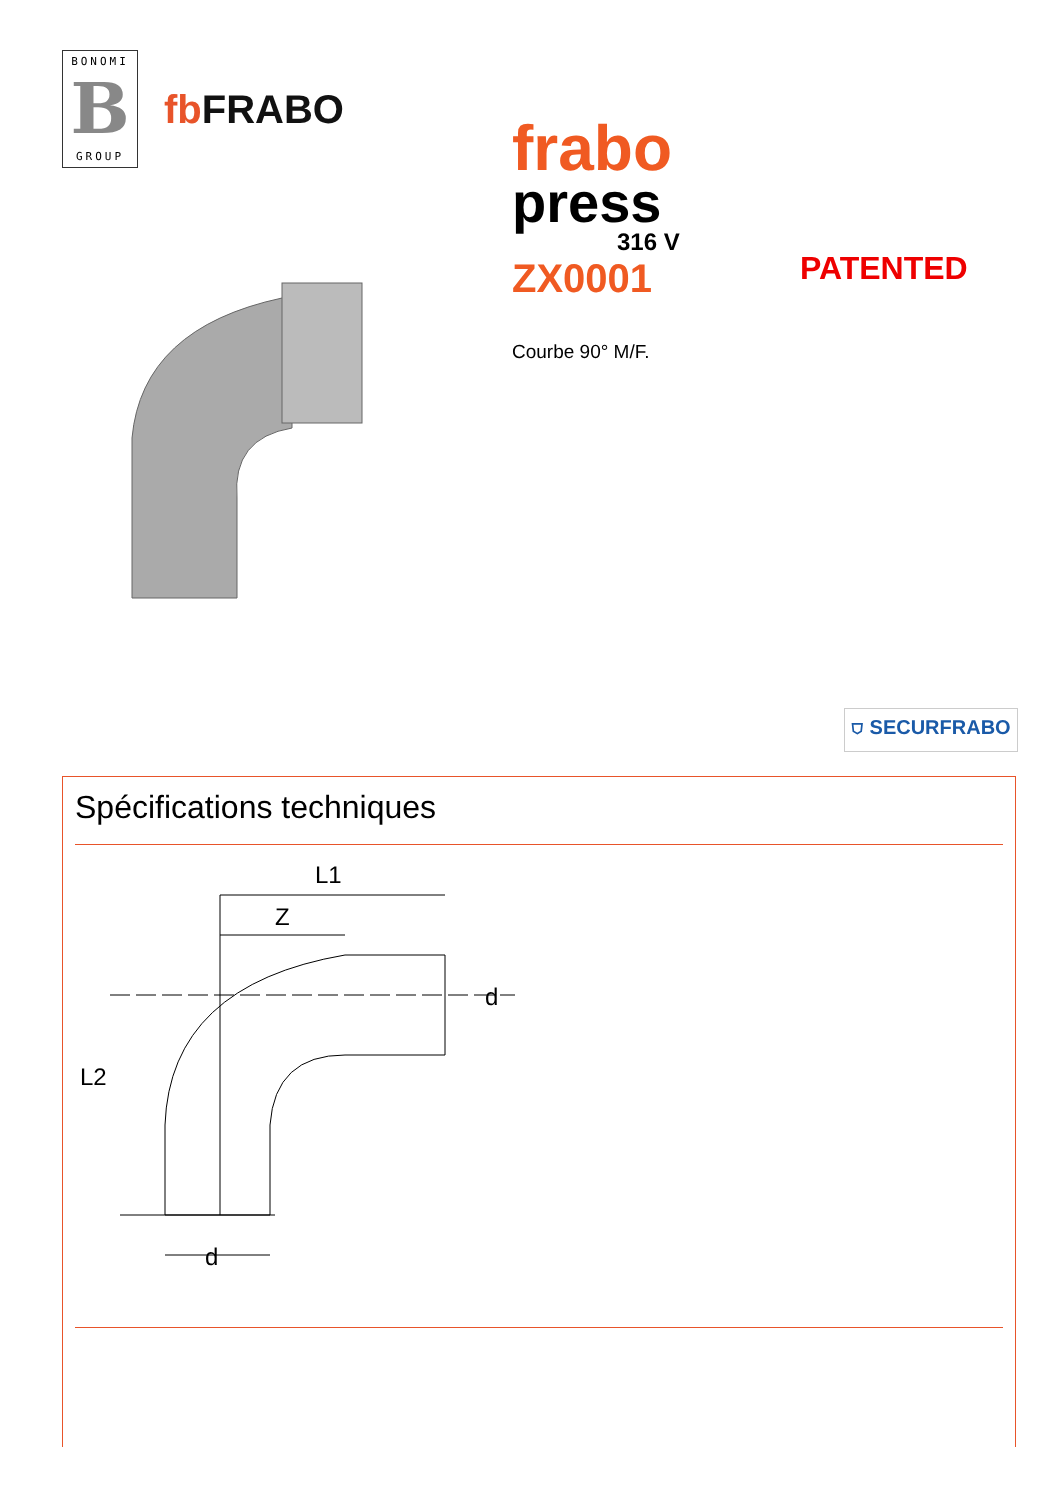BONOMI
B
GROUP
fb FRABO
frabo
press
316 V
ZX0001
PATENTED
Courbe 90° M/F.
⛉ SECURFRABO
Spécifications techniques
L1
Z
d
L2
d